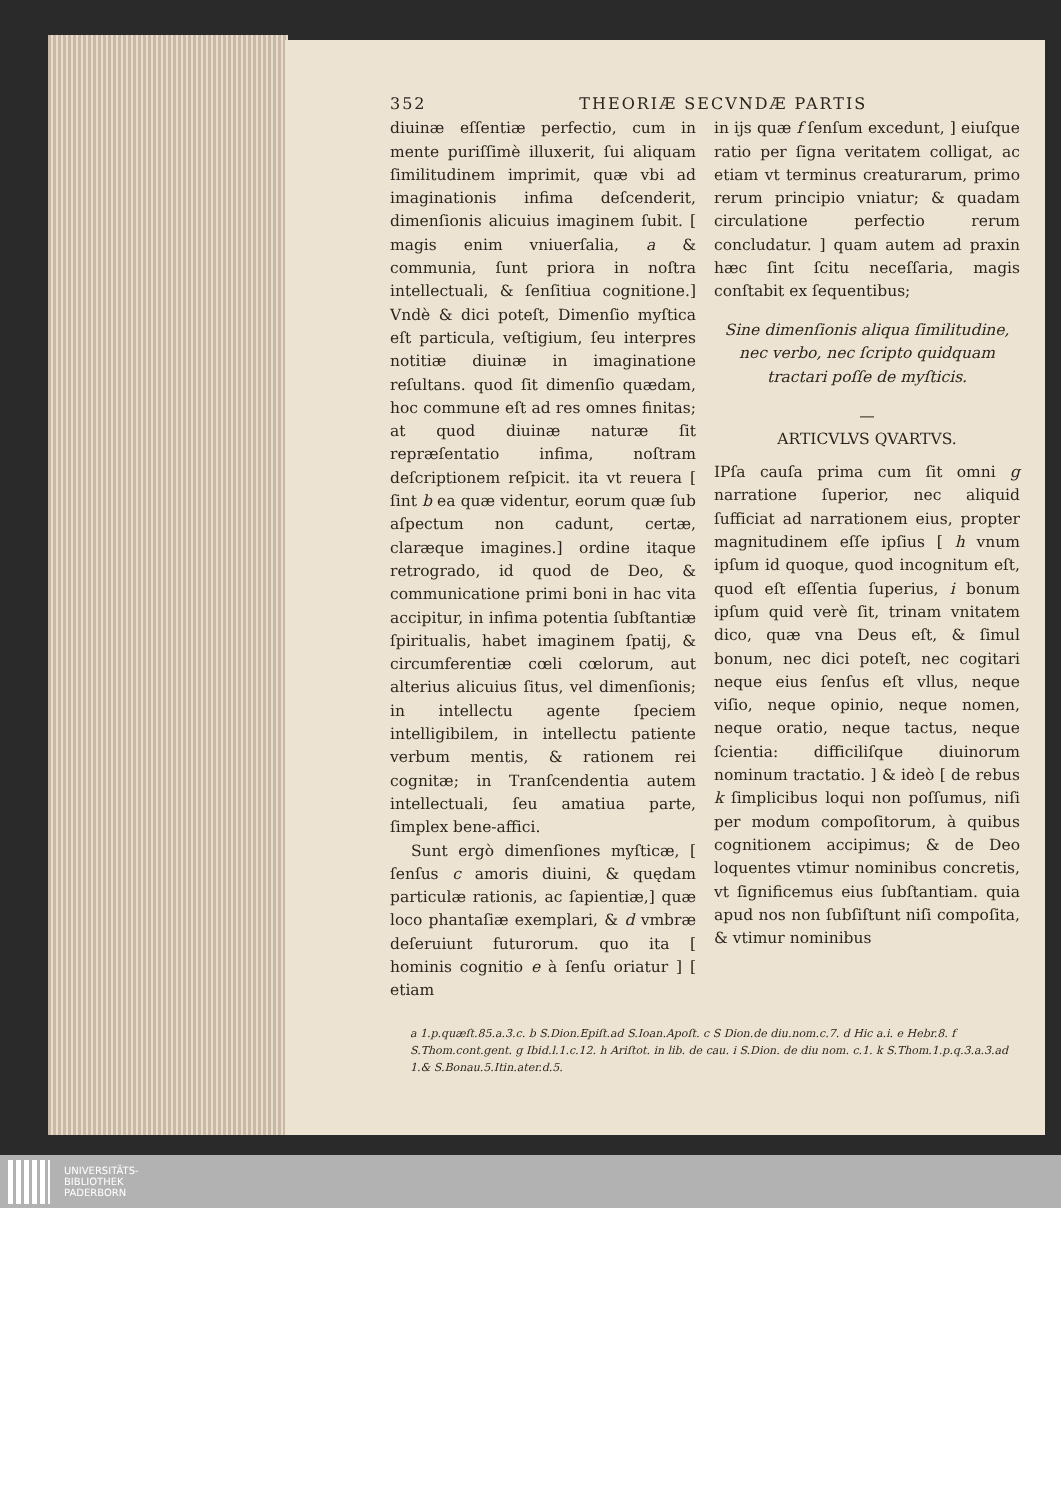352 THEORIÆ SECVNDÆ PARTIS
diuinæ eſſentiæ perfectio, cum in mente puriſſimè illuxerit, ſui aliquam ſimilitudinem imprimit, quæ vbi ad imaginationis infima deſcenderit, dimenſionis alicuius imaginem ſubit. [ magis enim vniuerſalia, a & communia, ſunt priora in noſtra intellectuali, & ſenſitiua cognitione.] Vndè & dici poteſt, Dimenſio myſtica eſt particula, veſtigium, ſeu interpres notitiæ diuinæ in imaginatione reſultans. quod ſit dimenſio quædam, hoc commune eſt ad res omnes finitas; at quod diuinæ naturæ ſit repræſentatio infima, noſtram deſcriptionem reſpicit. ita vt reuera [ ſint b ea quæ videntur, eorum quæ ſub aſpectum non cadunt, certæ, claræque imagines.] ordine itaque retrogrado, id quod de Deo, & communicatione primi boni in hac vita accipitur, in infima potentia ſubſtantiæ ſpiritualis, habet imaginem ſpatij, & circumferentiæ cœli cœlorum, aut alterius alicuius ſitus, vel dimenſionis; in intellectu agente ſpeciem intelligibilem, in intellectu patiente verbum mentis, & rationem rei cognitæ; in Tranſcendentia autem intellectuali, ſeu amatiua parte, ſimplex bene-affici.
Sunt ergò dimenſiones myſticæ, [ ſenſus c amoris diuini, & quędam particulæ rationis, ac ſapientiæ,] quæ loco phantaſiæ exemplari, & d vmbræ deſeruiunt futurorum. quo ita [ hominis cognitio e à ſenſu oriatur ] [ etiam
in ijs quæ f ſenſum excedunt, ] eiuſque ratio per ſigna veritatem colligat, ac etiam vt terminus creaturarum, primo rerum principio vniatur; & quadam circulatione perfectio rerum concludatur. ] quam autem ad praxin hæc ſint ſcitu neceſſaria, magis conſtabit ex ſequentibus;
Sine dimenſionis aliqua ſimilitudine, nec verbo, nec ſcripto quidquam tractari poſſe de myſticis.
—
ARTICVLVS QVARTVS.
IPſa cauſa prima cum ſit omni g narratione ſuperior, nec aliquid ſufficiat ad narrationem eius, propter magnitudinem eſſe ipſius [ h vnum ipſum id quoque, quod incognitum eſt, quod eſt eſſentia ſuperius, i bonum ipſum quid verè ſit, trinam vnitatem dico, quæ vna Deus eſt, & ſimul bonum, nec dici poteſt, nec cogitari neque eius ſenſus eſt vllus, neque viſio, neque opinio, neque nomen, neque oratio, neque tactus, neque ſcientia: difficiliſque diuinorum nominum tractatio. ] & ideò [ de rebus k ſimplicibus loqui non poſſumus, niſi per modum compoſitorum, à quibus cognitionem accipimus; & de Deo loquentes vtimur nominibus concretis, vt ſignificemus eius ſubſtantiam. quia apud nos non ſubſiſtunt niſi compoſita, & vtimur nominibus
a 1.p.quæſt.85.a.3.c. b S.Dion.Epiſt.ad S.Ioan.Apoſt. c S Dion.de diu.nom.c.7. d Hic a.i. e Hebr.8. f S.Thom.cont.gent. g Ibid.l.1.c.12. h Ariſtot. in lib. de cau. i S.Dion. de diu nom. c.1. k S.Thom.1.p.q.3.a.3.ad 1.& S.Bonau.5.Itin.ater.d.5.
UNIVERSITÄTS-
BIBLIOTHEK
PADERBORN